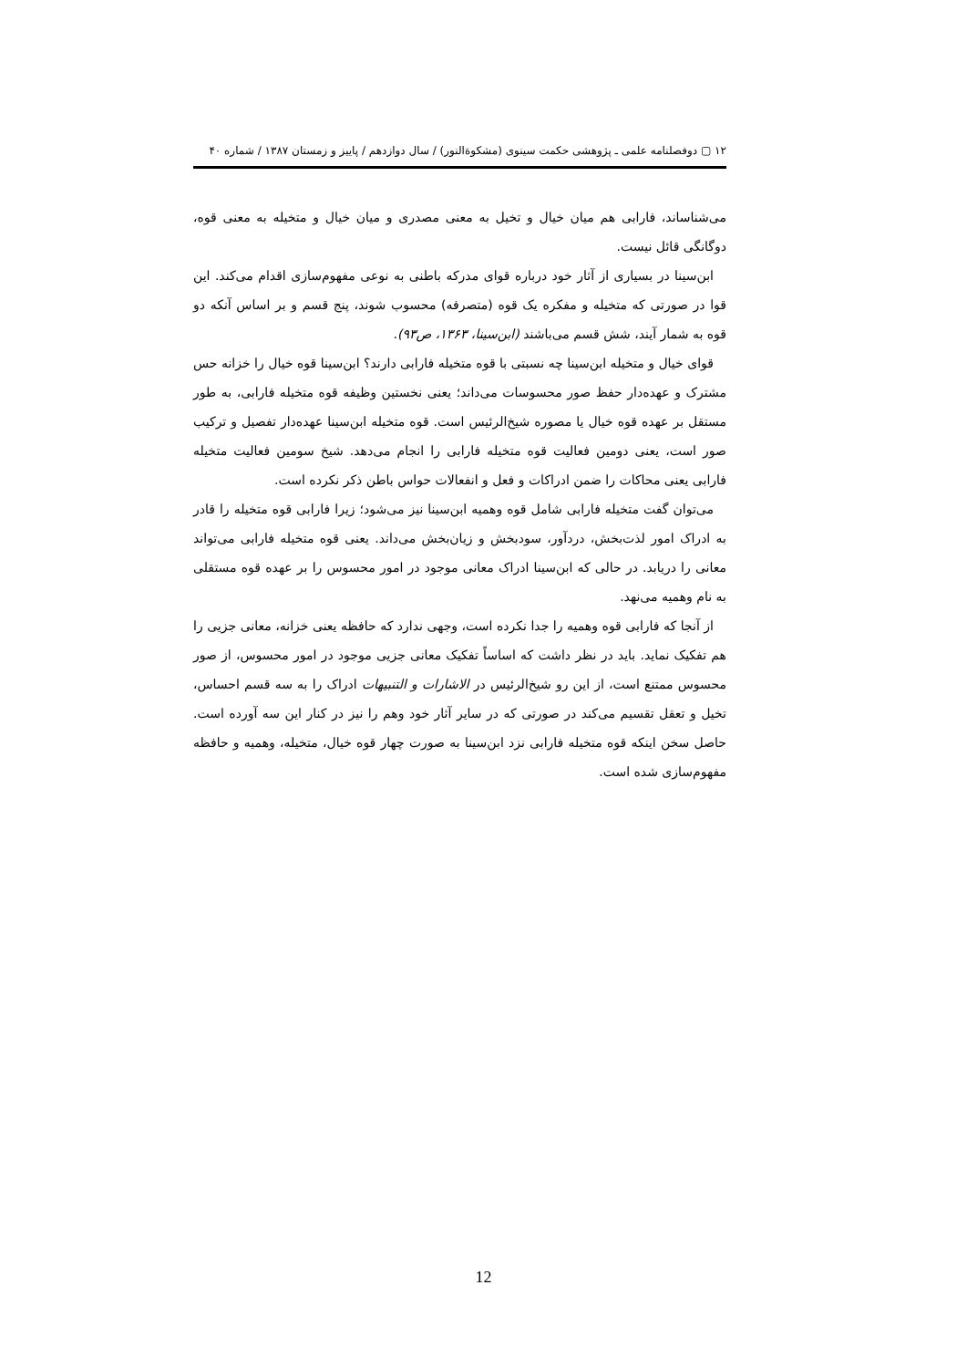۱۲ ▢ دوفصلنامه علمی ـ پژوهشی حکمت سینوی (مشکوةالنور) / سال دوازدهم / پاییز و زمستان ۱۳۸۷ / شماره ۴۰
می‌شناساند، فارابی هم میان خیال و تخیل به معنی مصدری و میان خیال و متخیله به معنی قوه، دوگانگی قائل نیست.
ابن‌سینا در بسیاری از آثار خود درباره قوای مدرکه باطنی به نوعی مفهوم‌سازی اقدام می‌کند. این قوا در صورتی که متخیله و مفکره یک قوه (متصرفه) محسوب شوند، پنج قسم و بر اساس آنکه دو قوه به شمار آیند، شش قسم می‌باشند (ابن‌سینا، ۱۳۶۳، ص۹۳).
قوای خیال و متخیله ابن‌سینا چه نسبتی با قوه متخیله فارابی دارند؟ ابن‌سینا قوه خیال را خزانه حس مشترک و عهده‌دار حفظ صور محسوسات می‌داند؛ یعنی نخستین وظیفه قوه متخیله فارابی، به طور مستقل بر عهده قوه خیال یا مصوره شیخ‌الرئیس است. قوه متخیله ابن‌سینا عهده‌دار تفصیل و ترکیب صور است، یعنی دومین فعالیت قوه متخیله فارابی را انجام می‌دهد. شیخ سومین فعالیت متخیله فارابی یعنی محاکات را ضمن ادراکات و فعل و انفعالات حواس باطن ذکر نکرده است.
می‌توان گفت متخیله فارابی شامل قوه وهمیه ابن‌سینا نیز می‌شود؛ زیرا فارابی قوه متخیله را قادر به ادراک امور لذت‌بخش، دردآور، سودبخش و زیان‌بخش می‌داند. یعنی قوه متخیله فارابی می‌تواند معانی را دریابد. در حالی که ابن‌سینا ادراک معانی موجود در امور محسوس را بر عهده قوه مستقلی به نام وهمیه می‌نهد.
از آنجا که فارابی قوه وهمیه را جدا نکرده است، وجهی ندارد که حافظه یعنی خزانه، معانی جزیی را هم تفکیک نماید. باید در نظر داشت که اساساً تفکیک معانی جزیی موجود در امور محسوس، از صور محسوس ممتنع است، از این رو شیخ‌الرئیس در الاشارات و التنبیهات ادراک را به سه قسم احساس، تخیل و تعقل تقسیم می‌کند در صورتی که در سایر آثار خود وهم را نیز در کنار این سه آورده است. حاصل سخن اینکه قوه متخیله فارابی نزد ابن‌سینا به صورت چهار قوه خیال، متخیله، وهمیه و حافظه مفهوم‌سازی شده است.
12